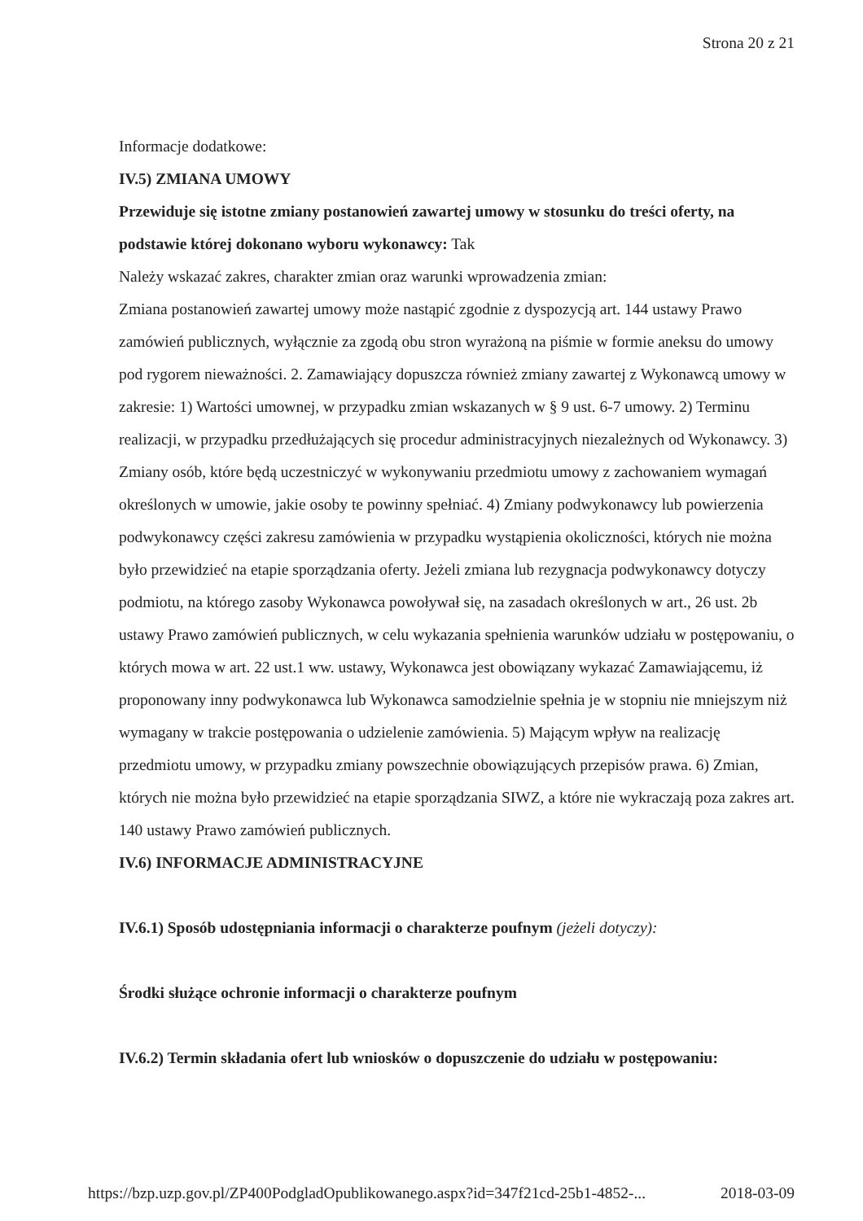Strona 20 z 21
Informacje dodatkowe:
IV.5) ZMIANA UMOWY
Przewiduje się istotne zmiany postanowień zawartej umowy w stosunku do treści oferty, na podstawie której dokonano wyboru wykonawcy: Tak
Należy wskazać zakres, charakter zmian oraz warunki wprowadzenia zmian:
Zmiana postanowień zawartej umowy może nastąpić zgodnie z dyspozycją art. 144 ustawy Prawo zamówień publicznych, wyłącznie za zgodą obu stron wyrażoną na piśmie w formie aneksu do umowy pod rygorem nieważności. 2. Zamawiający dopuszcza również zmiany zawartej z Wykonawcą umowy w zakresie: 1) Wartości umownej, w przypadku zmian wskazanych w § 9 ust. 6-7 umowy. 2) Terminu realizacji, w przypadku przedłużających się procedur administracyjnych niezależnych od Wykonawcy. 3) Zmiany osób, które będą uczestniczyć w wykonywaniu przedmiotu umowy z zachowaniem wymagań określonych w umowie, jakie osoby te powinny spełniać. 4) Zmiany podwykonawcy lub powierzenia podwykonawcy części zakresu zamówienia w przypadku wystąpienia okoliczności, których nie można było przewidzieć na etapie sporządzania oferty. Jeżeli zmiana lub rezygnacja podwykonawcy dotyczy podmiotu, na którego zasoby Wykonawca powoływał się, na zasadach określonych w art., 26 ust. 2b ustawy Prawo zamówień publicznych, w celu wykazania spełnienia warunków udziału w postępowaniu, o których mowa w art. 22 ust.1 ww. ustawy, Wykonawca jest obowiązany wykazać Zamawiającemu, iż proponowany inny podwykonawca lub Wykonawca samodzielnie spełnia je w stopniu nie mniejszym niż wymagany w trakcie postępowania o udzielenie zamówienia. 5) Mającym wpływ na realizację przedmiotu umowy, w przypadku zmiany powszechnie obowiązujących przepisów prawa. 6) Zmian, których nie można było przewidzieć na etapie sporządzania SIWZ, a które nie wykraczają poza zakres art. 140 ustawy Prawo zamówień publicznych.
IV.6) INFORMACJE ADMINISTRACYJNE
IV.6.1) Sposób udostępniania informacji o charakterze poufnym (jeżeli dotyczy):
Środki służące ochronie informacji o charakterze poufnym
IV.6.2) Termin składania ofert lub wniosków o dopuszczenie do udziału w postępowaniu:
https://bzp.uzp.gov.pl/ZP400PodgladOpublikowanego.aspx?id=347f21cd-25b1-4852-... 2018-03-09